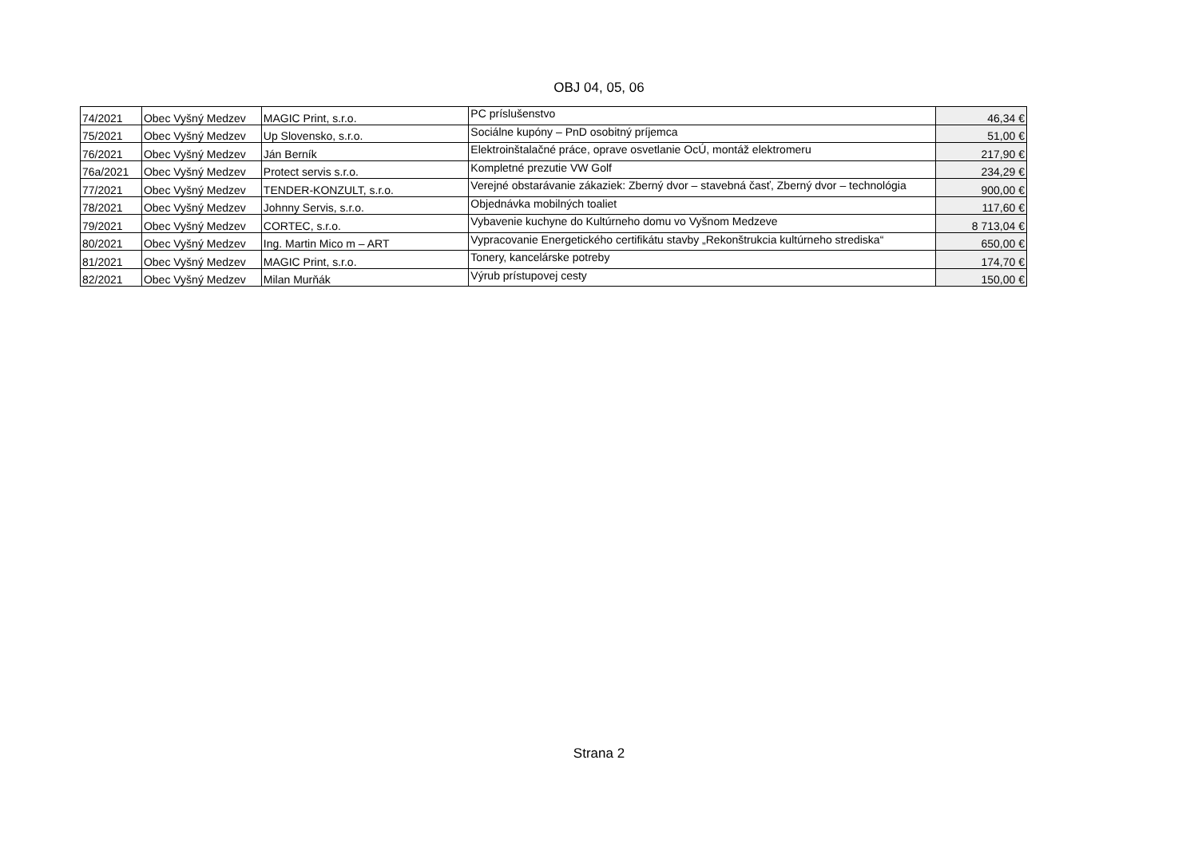OBJ 04, 05, 06
| 74/2021 | Obec Vyšný Medzev | MAGIC Print, s.r.o. | PC príslušenstvo | 46,34 € |
| 75/2021 | Obec Vyšný Medzev | Up Slovensko, s.r.o. | Sociálne kupóny – PnD osobitný príjemca | 51,00 € |
| 76/2021 | Obec Vyšný Medzev | Ján Berník | Elektroinštalačné práce, oprave osvetlanie OcÚ, montáž elektromeru | 217,90 € |
| 76a/2021 | Obec Vyšný Medzev | Protect servis s.r.o. | Kompletné prezutie VW Golf | 234,29 € |
| 77/2021 | Obec Vyšný Medzev | TENDER-KONZULT, s.r.o. | Verejné obstarávanie zákaziek: Zberný dvor – stavebná časť, Zberný dvor – technológia | 900,00 € |
| 78/2021 | Obec Vyšný Medzev | Johnny Servis, s.r.o. | Objednávka mobilných toaliet | 117,60 € |
| 79/2021 | Obec Vyšný Medzev | CORTEC, s.r.o. | Vybavenie kuchyne do Kultúrneho domu vo Vyšnom Medzeve | 8 713,04 € |
| 80/2021 | Obec Vyšný Medzev | Ing. Martin Mico m – ART | Vypracovanie Energetického certifikátu stavby „Rekonštrukcia kultúrneho strediska“ | 650,00 € |
| 81/2021 | Obec Vyšný Medzev | MAGIC Print, s.r.o. | Tonery, kancelárske potreby | 174,70 € |
| 82/2021 | Obec Vyšný Medzev | Milan Murňák | Výrub prístupovej cesty | 150,00 € |
Strana 2